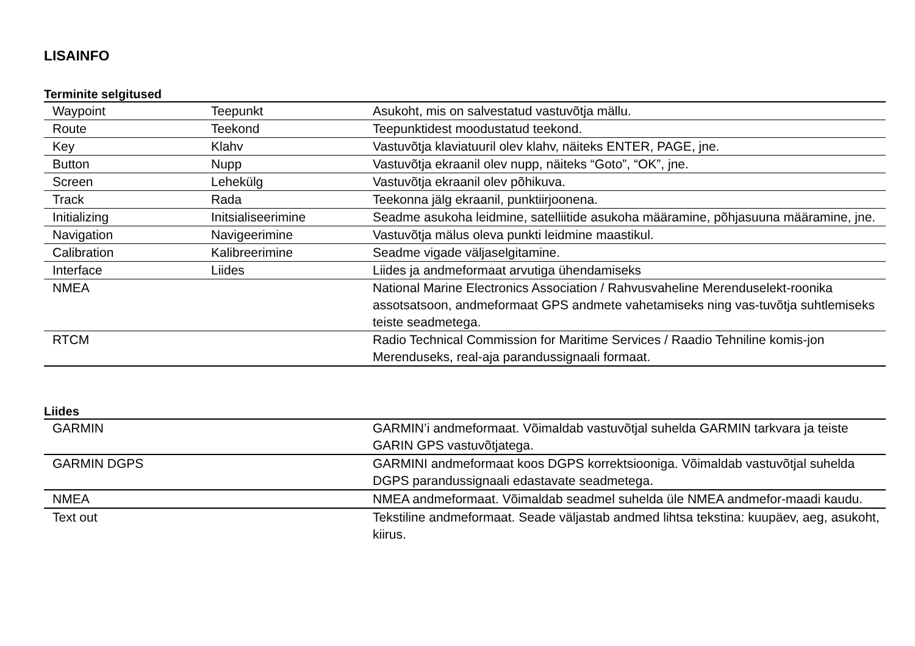LISAINFO
Terminite selgitused
| Waypoint | Teepunkt | Asukoht, mis on salvestatud vastuvõtja mällu. |
| Route | Teekond | Teepunktidest moodustatud teekond. |
| Key | Klahv | Vastuvõtja klaviatuuril olev klahv, näiteks ENTER, PAGE, jne. |
| Button | Nupp | Vastuvõtja ekraanil olev nupp, näiteks “Goto”, “OK”, jne. |
| Screen | Lehekülg | Vastuvõtja ekraanil olev põhikuva. |
| Track | Rada | Teekonna jälg ekraanil, punktiirjoonena. |
| Initializing | Initsialiseerimine | Seadme asukoha leidmine, satelliitide asukoha määramine, põhjasuuna määramine, jne. |
| Navigation | Navigeerimine | Vastuvõtja mälus oleva punkti leidmine maastikul. |
| Calibration | Kalibreerimine | Seadme vigade väljaselgitamine. |
| Interface | Liides | Liides ja andmeformaat arvutiga ühendamiseks |
| NMEA | | National Marine Electronics Association / Rahvusvaheline Merenduselekt-roonika assotsatsoon, andmeformaat GPS andmete vahetamiseks ning vas-tuvõtja suhtlemiseks teiste seadmetega. |
| RTCM | | Radio Technical Commission for Maritime Services / Raadio Tehniline komis-jon Merenduseks, real-aja parandussignaali formaat. |
Liides
| GARMIN | GARMIN’i andmeformaat. Võimaldab vastuvõtjal suhelda GARMIN tarkvara ja teiste GARIN GPS vastuvõtjatega. |
| GARMIN DGPS | GARMINI andmeformaat koos DGPS korrektsiooniga. Võimaldab vastuvõtjal suhelda DGPS parandussignaali edastavate seadmetega. |
| NMEA | NMEA andmeformaat. Võimaldab seadmel suhelda üle NMEA andmefor-maadi kaudu. |
| Text out | Tekstiline andmeformaat. Seade väljastab andmed lihtsa tekstina: kuupäev, aeg, asukoht, kiirus. |